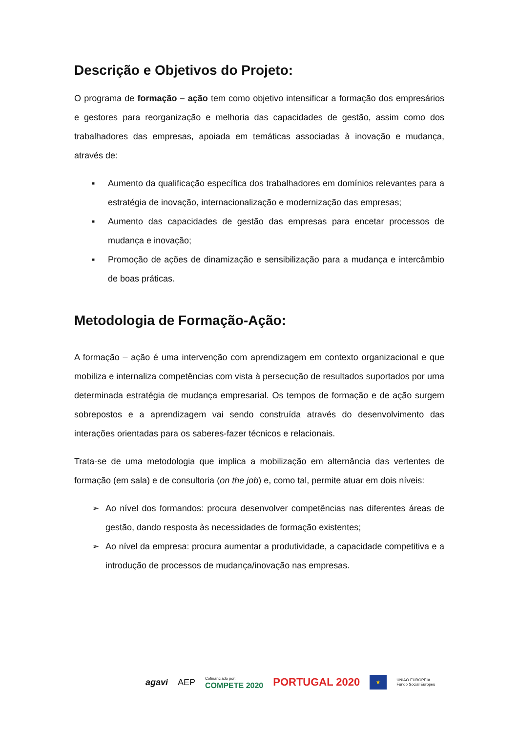Descrição e Objetivos do Projeto:
O programa de formação – ação tem como objetivo intensificar a formação dos empresários e gestores para reorganização e melhoria das capacidades de gestão, assim como dos trabalhadores das empresas, apoiada em temáticas associadas à inovação e mudança, através de:
▪ Aumento da qualificação específica dos trabalhadores em domínios relevantes para a estratégia de inovação, internacionalização e modernização das empresas;
▪ Aumento das capacidades de gestão das empresas para encetar processos de mudança e inovação;
▪ Promoção de ações de dinamização e sensibilização para a mudança e intercâmbio de boas práticas.
Metodologia de Formação-Ação:
A formação – ação é uma intervenção com aprendizagem em contexto organizacional e que mobiliza e internaliza competências com vista à persecução de resultados suportados por uma determinada estratégia de mudança empresarial. Os tempos de formação e de ação surgem sobrepostos e a aprendizagem vai sendo construída através do desenvolvimento das interações orientadas para os saberes-fazer técnicos e relacionais.
Trata-se de uma metodologia que implica a mobilização em alternância das vertentes de formação (em sala) e de consultoria (on the job) e, como tal, permite atuar em dois níveis:
➢ Ao nível dos formandos: procura desenvolver competências nas diferentes áreas de gestão, dando resposta às necessidades de formação existentes;
➢ Ao nível da empresa: procura aumentar a produtividade, a capacidade competitiva e a introdução de processos de mudança/inovação nas empresas.
agavi AEP Cofinanciado por:
COMPETE 2020 PORTUGAL 2020 ★ UNIÃO EUROPEIA
Fundo Social Europeu